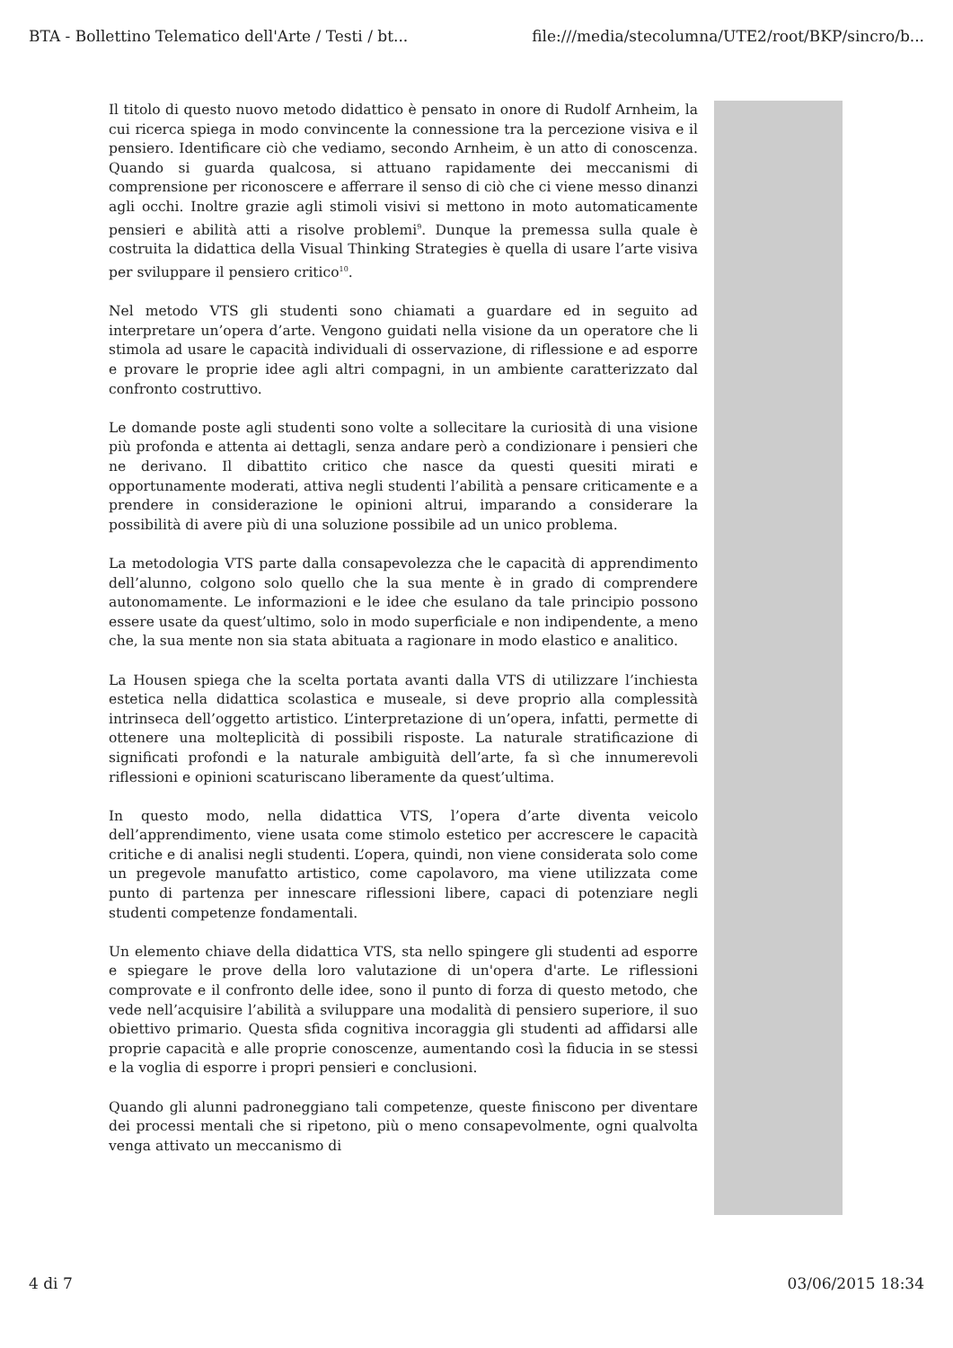BTA - Bollettino Telematico dell'Arte / Testi / bt... file:///media/stecolumna/UTE2/root/BKP/sincro/b...
Il titolo di questo nuovo metodo didattico è pensato in onore di Rudolf Arnheim, la cui ricerca spiega in modo convincente la connessione tra la percezione visiva e il pensiero. Identificare ciò che vediamo, secondo Arnheim, è un atto di conoscenza. Quando si guarda qualcosa, si attuano rapidamente dei meccanismi di comprensione per riconoscere e afferrare il senso di ciò che ci viene messo dinanzi agli occhi. Inoltre grazie agli stimoli visivi si mettono in moto automaticamente pensieri e abilità atti a risolve problemi<sup>9</sup>. Dunque la premessa sulla quale è costruita la didattica della Visual Thinking Strategies è quella di usare l’arte visiva per sviluppare il pensiero critico<sup>10</sup>.
Nel metodo VTS gli studenti sono chiamati a guardare ed in seguito ad interpretare un’opera d’arte. Vengono guidati nella visione da un operatore che li stimola ad usare le capacità individuali di osservazione, di riflessione e ad esporre e provare le proprie idee agli altri compagni, in un ambiente caratterizzato dal confronto costruttivo.
Le domande poste agli studenti sono volte a sollecitare la curiosità di una visione più profonda e attenta ai dettagli, senza andare però a condizionare i pensieri che ne derivano. Il dibattito critico che nasce da questi quesiti mirati e opportunamente moderati, attiva negli studenti l’abilità a pensare criticamente e a prendere in considerazione le opinioni altrui, imparando a considerare la possibilità di avere più di una soluzione possibile ad un unico problema.
La metodologia VTS parte dalla consapevolezza che le capacità di apprendimento dell’alunno, colgono solo quello che la sua mente è in grado di comprendere autonomamente. Le informazioni e le idee che esulano da tale principio possono essere usate da quest’ultimo, solo in modo superficiale e non indipendente, a meno che, la sua mente non sia stata abituata a ragionare in modo elastico e analitico.
La Housen spiega che la scelta portata avanti dalla VTS di utilizzare l’inchiesta estetica nella didattica scolastica e museale, si deve proprio alla complessità intrinseca dell’oggetto artistico. L’interpretazione di un’opera, infatti, permette di ottenere una molteplicità di possibili risposte. La naturale stratificazione di significati profondi e la naturale ambiguità dell’arte, fa sì che innumerevoli riflessioni e opinioni scaturiscano liberamente da quest’ultima.
In questo modo, nella didattica VTS, l’opera d’arte diventa veicolo dell’apprendimento, viene usata come stimolo estetico per accrescere le capacità critiche e di analisi negli studenti. L’opera, quindi, non viene considerata solo come un pregevole manufatto artistico, come capolavoro, ma viene utilizzata come punto di partenza per innescare riflessioni libere, capaci di potenziare negli studenti competenze fondamentali.
Un elemento chiave della didattica VTS, sta nello spingere gli studenti ad esporre e spiegare le prove della loro valutazione di un'opera d'arte. Le riflessioni comprovate e il confronto delle idee, sono il punto di forza di questo metodo, che vede nell’acquisire l’abilità a sviluppare una modalità di pensiero superiore, il suo obiettivo primario. Questa sfida cognitiva incoraggia gli studenti ad affidarsi alle proprie capacità e alle proprie conoscenze, aumentando così la fiducia in se stessi e la voglia di esporre i propri pensieri e conclusioni.
Quando gli alunni padroneggiano tali competenze, queste finiscono per diventare dei processi mentali che si ripetono, più o meno consapevolmente, ogni qualvolta venga attivato un meccanismo di
4 di 7 03/06/2015 18:34